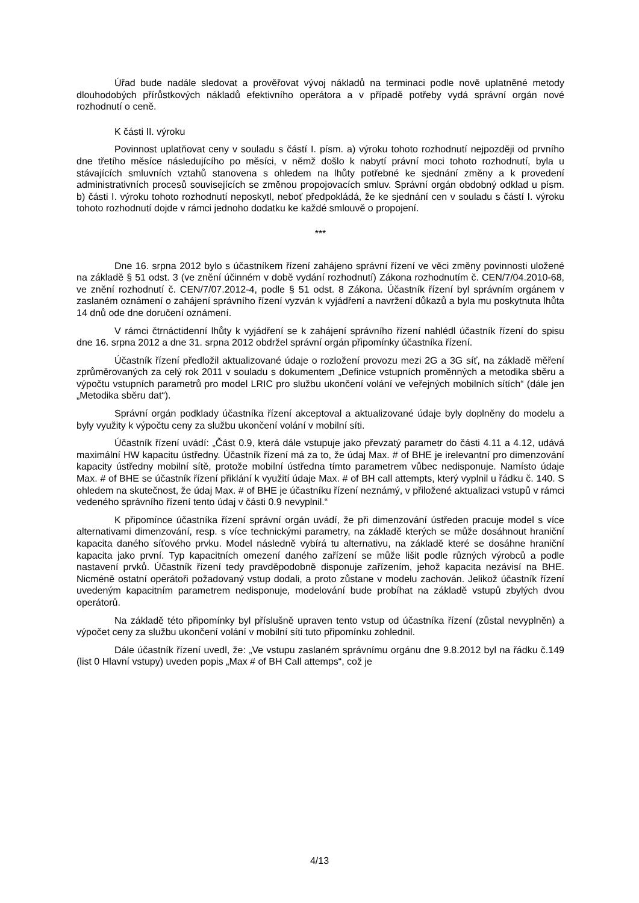Úřad bude nadále sledovat a prověřovat vývoj nákladů na terminaci podle nově uplatněné metody dlouhodobých přírůstkových nákladů efektivního operátora a v případě potřeby vydá správní orgán nové rozhodnutí o ceně.
K části II. výroku
Povinnost uplatňovat ceny v souladu s částí I. písm. a) výroku tohoto rozhodnutí nejpozději od prvního dne třetího měsíce následujícího po měsíci, v němž došlo k nabytí právní moci tohoto rozhodnutí, byla u stávajících smluvních vztahů stanovena s ohledem na lhůty potřebné ke sjednání změny a k provedení administrativních procesů souvisejících se změnou propojovacích smluv. Správní orgán obdobný odklad u písm. b) části I. výroku tohoto rozhodnutí neposkytl, neboť předpokládá, že ke sjednání cen v souladu s částí I. výroku tohoto rozhodnutí dojde v rámci jednoho dodatku ke každé smlouvě o propojení.
***
Dne 16. srpna 2012 bylo s účastníkem řízení zahájeno správní řízení ve věci změny povinnosti uložené na základě § 51 odst. 3 (ve znění účinném v době vydání rozhodnutí) Zákona rozhodnutím č. CEN/7/04.2010-68, ve znění rozhodnutí č. CEN/7/07.2012-4, podle § 51 odst. 8 Zákona. Účastník řízení byl správním orgánem v zaslaném oznámení o zahájení správního řízení vyzván k vyjádření a navržení důkazů a byla mu poskytnuta lhůta 14 dnů ode dne doručení oznámení.
V rámci čtrnáctidenní lhůty k vyjádření se k zahájení správního řízení nahlédl účastník řízení do spisu dne 16. srpna 2012 a dne 31. srpna 2012 obdržel správní orgán připomínky účastníka řízení.
Účastník řízení předložil aktualizované údaje o rozložení provozu mezi 2G a 3G síť, na základě měření zprůměrovaných za celý rok 2011 v souladu s dokumentem „Definice vstupních proměnných a metodika sběru a výpočtu vstupních parametrů pro model LRIC pro službu ukončení volání ve veřejných mobilních sítích“ (dále jen „Metodika sběru dat“).
Správní orgán podklady účastníka řízení akceptoval a aktualizované údaje byly doplněny do modelu a byly využity k výpočtu ceny za službu ukončení volání v mobilní síti.
Účastník řízení uvádí: „Část 0.9, která dále vstupuje jako převzatý parametr do části 4.11 a 4.12, udává maximální HW kapacitu ústředny. Účastník řízení má za to, že údaj Max. # of BHE je irelevantní pro dimenzování kapacity ústředny mobilní sítě, protože mobilní ústředna tímto parametrem vůbec nedisponuje. Namísto údaje Max. # of BHE se účastník řízení přiklání k využití údaje Max. # of BH call attempts, který vyplnil u řádku č. 140. S ohledem na skutečnost, že údaj Max. # of BHE je účastníku řízení neznámý, v přiložené aktualizaci vstupů v rámci vedeného správního řízení tento údaj v části 0.9 nevyplnil.“
K připomínce účastníka řízení správní orgán uvádí, že při dimenzování ústředen pracuje model s více alternativami dimenzování, resp. s více technickými parametry, na základě kterých se může dosáhnout hraniční kapacita daného síťového prvku. Model následně vybírá tu alternativu, na základě které se dosáhne hraniční kapacita jako první. Typ kapacitních omezení daného zařízení se může lišit podle různých výrobců a podle nastavení prvků. Účastník řízení tedy pravděpodobně disponuje zařízením, jehož kapacita nezávisí na BHE. Nicméně ostatní operátoři požadovaný vstup dodali, a proto zůstane v modelu zachován. Jelikož účastník řízení uvedeným kapacitním parametrem nedisponuje, modelování bude probíhat na základě vstupů zbylých dvou operátorů.
Na základě této připomínky byl příslušně upraven tento vstup od účastníka řízení (zůstal nevyplněn) a výpočet ceny za službu ukončení volání v mobilní síti tuto připomínku zohlednil.
Dále účastník řízení uvedl, že: „Ve vstupu zaslaném správnímu orgánu dne 9.8.2012 byl na řádku č.149 (list 0 Hlavní vstupy) uveden popis „Max # of BH Call attemps“, což je
4/13